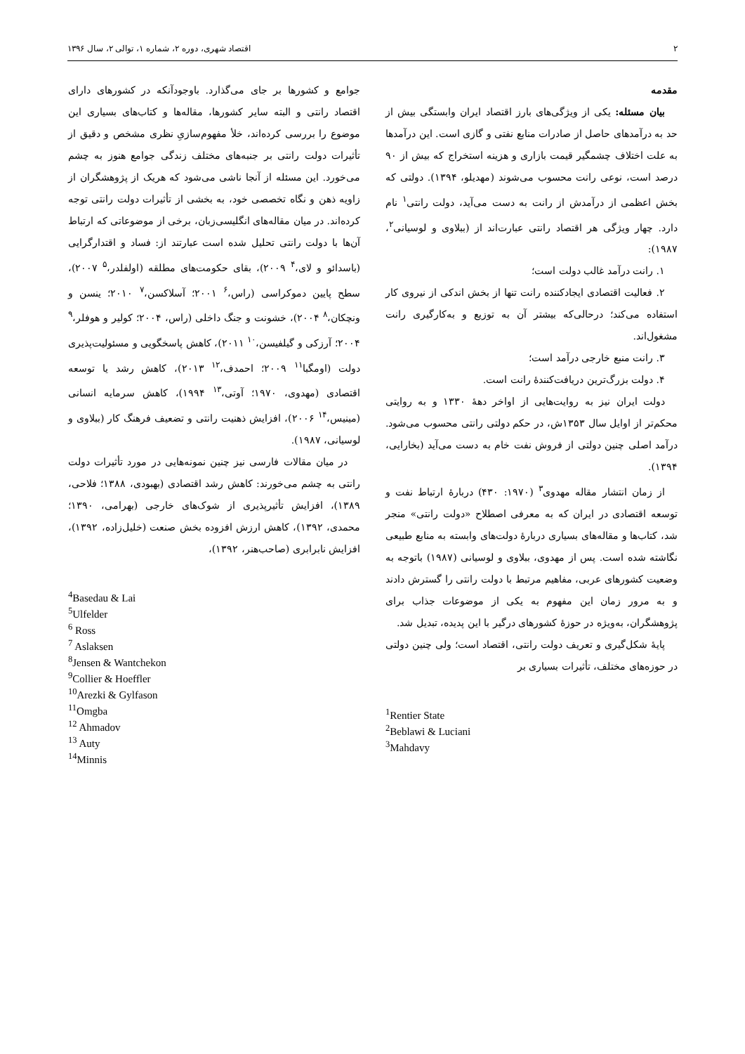۲ اقتصاد شهری، دوره ۲، شماره ۱، توالی ۲، سال ۱۳۹۶
مقدمه
بیان مسئله: یکی از ویژگی‌های بارز اقتصاد ایران وابستگی بیش از حد به درآمدهای حاصل از صادرات منابع نفتی و گازی است. این درآمدها به علت اختلاف چشمگیر قیمت بازاری و هزینه استخراج که بیش از ۹۰ درصد است، نوعی رانت محسوب می‌شوند (مهدیلو، ۱۳۹۴). دولتی که بخش اعظمی از درآمدش از رانت به دست می‌آید، دولت رانتی<sup>۱</sup> نام دارد. چهار ویژگی هر اقتصاد رانتی عبارت‌اند از (ببلاوی و لوسیانی<sup>۲</sup>، ۱۹۸۷):
۱. رانت درآمد غالب دولت است؛
۲. فعالیت اقتصادی ایجادکننده رانت تنها از بخش اندکی از نیروی کار استفاده می‌کند؛ درحالی‌که بیشتر آن به توزیع و به‌کارگیری رانت مشغول‌اند.
۳. رانت منبع خارجی درآمد است؛
۴. دولت بزرگ‌ترین دریافت‌کنندهٔ رانت است.
دولت ایران نیز به روایت‌هایی از اواخر دههٔ ۱۳۳۰ و به روایتی محکم‌تر از اوایل سال ۱۳۵۳ش، در حکم دولتی رانتی محسوب می‌شود. درآمد اصلی چنین دولتی از فروش نفت خام به دست می‌آید (بخارایی، ۱۳۹۴).
از زمان انتشار مقاله مهدوی<sup>۳</sup> (۱۹۷۰: ۴۳۰) دربارهٔ ارتباط نفت و توسعه اقتصادی در ایران که به معرفی اصطلاح «دولت رانتی» منجر شد، کتاب‌ها و مقاله‌های بسیاری دربارهٔ دولت‌های وابسته به منابع طبیعی نگاشته شده است. پس از مهدوی، ببلاوی و لوسیانی (۱۹۸۷) باتوجه به وضعیت کشورهای عربی، مفاهیم مرتبط با دولت رانتی را گسترش دادند و به مرور زمان این مفهوم به یکی از موضوعات جذاب برای پژوهشگران، به‌ویژه در حوزهٔ کشورهای درگیر با این پدیده، تبدیل شد.
پایهٔ شکل‌گیری و تعریف دولت رانتی، اقتصاد است؛ ولی چنین دولتی در حوزه‌های مختلف، تأثیرات بسیاری بر
<sup>1</sup> Rentier State
<sup>2</sup> Beblawi & Luciani
<sup>3</sup> Mahdavy
جوامع و کشورها بر جای می‌گذارد. باوجودآنکه در کشورهای دارای اقتصاد رانتی و البته سایر کشورها، مقاله‌ها و کتاب‌های بسیاری این موضوع را بررسی کرده‌اند، خلأ مفهوم‌سازیِ نظری مشخص و دقیق از تأثیرات دولت رانتی بر جنبه‌های مختلف زندگی جوامع هنوز به چشم می‌خورد. این مسئله از آنجا ناشی می‌شود که هریک از پژوهشگران از زاویه ذهن و نگاه تخصصی خود، به بخشی از تأثیرات دولت رانتی توجه کرده‌اند. در میان مقاله‌های انگلیسی‌زبان، برخی از موضوعاتی که ارتباط آن‌ها با دولت رانتی تحلیل شده است عبارتند از: فساد و اقتدارگرایی (باسدائو و لای،<sup>۴</sup> ۲۰۰۹)، بقای حکومت‌های مطلقه (اولفلدر،<sup>۵</sup> ۲۰۰۷)، سطح پایین دموکراسی (راس،<sup>۶</sup> ۲۰۰۱؛ آسلاکسن،<sup>۷</sup> ۲۰۱۰؛ ینسن و ونچکان،<sup>۸</sup> ۲۰۰۴)، خشونت و جنگ داخلی (راس، ۲۰۰۴؛ کولیر و هوفلر،<sup>۹</sup> ۲۰۰۴؛ آرزکی و گیلفیسن،<sup>۱۰</sup> ۲۰۱۱)، کاهش پاسخگویی و مسئولیت‌پذیری دولت (اومگبا<sup>۱۱</sup> ۲۰۰۹؛ احمدف،<sup>۱۲</sup> ۲۰۱۳)، کاهش رشد یا توسعه اقتصادی (مهدوی، ۱۹۷۰؛ آوتی،<sup>۱۳</sup> ۱۹۹۴)، کاهش سرمایه انسانی (مینیس،<sup>۱۴</sup> ۲۰۰۶)، افزایش ذهنیت رانتی و تضعیف فرهنگ کار (ببلاوی و لوسیانی، ۱۹۸۷).
در میان مقالات فارسی نیز چنین نمونه‌هایی در مورد تأثیرات دولت رانتی به چشم می‌خورند: کاهش رشد اقتصادی (بهبودی، ۱۳۸۸؛ فلاحی، ۱۳۸۹)، افزایش تأثیرپذیری از شوک‌های خارجی (بهرامی، ۱۳۹۰؛ محمدی، ۱۳۹۲)، کاهش ارزش افزوده بخش صنعت (خلیل‌زاده، ۱۳۹۲)، افزایش نابرابری (صاحب‌هنر، ۱۳۹۲)،
<sup>4</sup> Basedau & Lai
<sup>5</sup> Ulfelder
<sup>6</sup> Ross
<sup>7</sup> Aslaksen
<sup>8</sup> Jensen & Wantchekon
<sup>9</sup> Collier & Hoeffler
<sup>10</sup> Arezki & Gylfason
<sup>11</sup> Omgba
<sup>12</sup> Ahmadov
<sup>13</sup> Auty
<sup>14</sup> Minnis